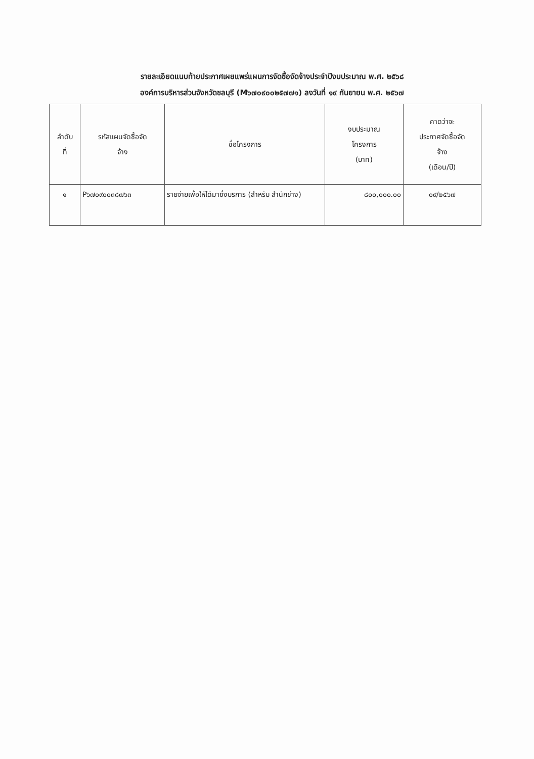รายละเอียดแนบท้ายประกาศเผยแพร่แผนการจัดซื้อจัดจ้างประจำปีงบประมาณ พ.ศ. ๒๕๖๘
องค์การบริหารส่วนจังหวัดชลบุรี (M๖๗๐๙๐๐๒๕๗๗๑) ลงวันที่ ๑๙ กันยายน พ.ศ. ๒๕๖๗
| ลำดับ ที่ | รหัสแผนจัดซื้อจัด จ้าง | ชื่อโครงการ | งบประมาณ โครงการ (บาท) | คาดว่าจะ ประกาศจัดซื้อจัด จ้าง (เดือน/ปี) |
| --- | --- | --- | --- | --- |
| ๑ | P๖๗๐๙๐๐๓๘๗๖๓ | รายจ่ายเพื่อให้ได้มาซึ่งบริการ (สำหรับ สำนักช่าง) | ๘๐๐,๐๐๐.๐๐ | ๐๙/๒๕๖๗ |